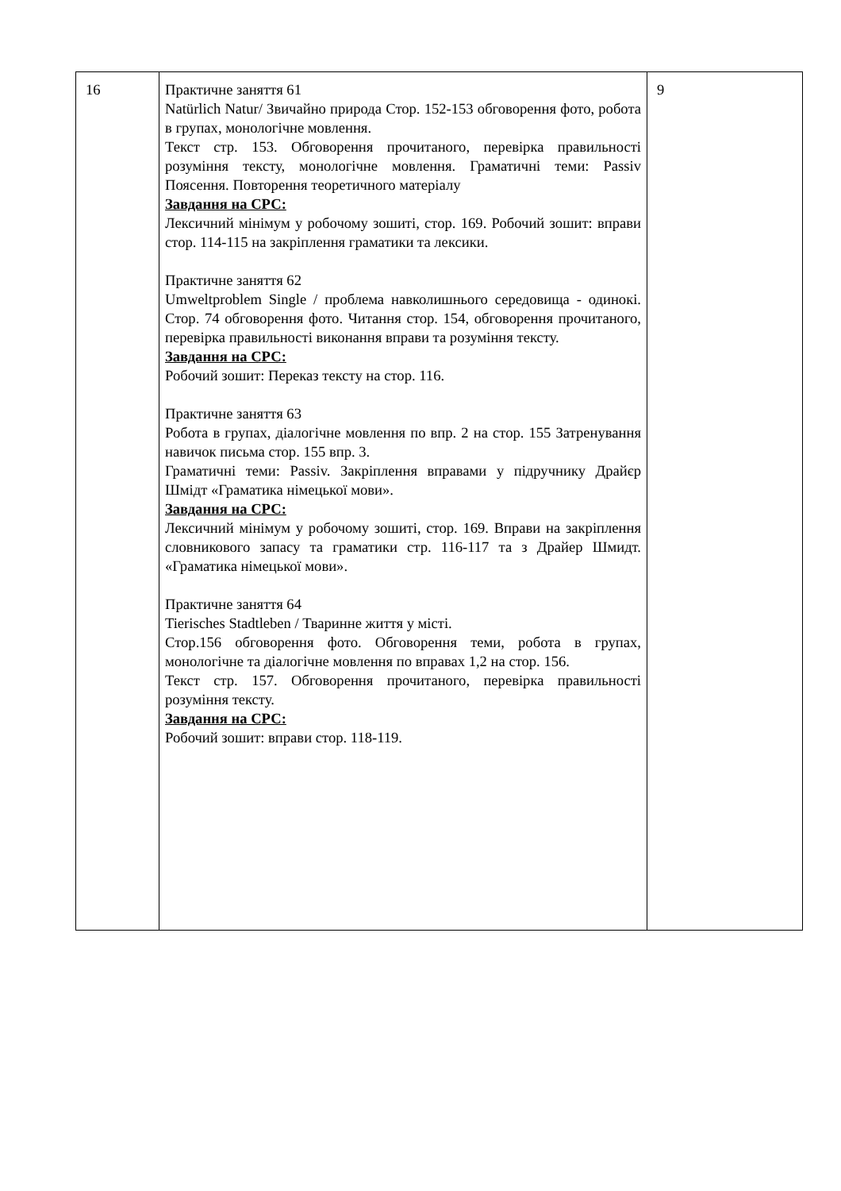| 16 | Практичне заняття 61 Natürlich Natur/ Звичайно природа Стор. 152-153 обговорення фото, робота в групах, монологічне мовлення. Текст стр. 153. Обговорення прочитаного, перевірка правильності розуміння тексту, монологічне мовлення. Граматичні теми: Passiv Поясення. Повторення теоретичного матеріалу Завдання на СРС: Лексичний мінімум у робочому зошиті, стор. 169. Робочий зошит: вправи стор. 114-115 на закріплення граматики та лексики. Практичне заняття 62 Umweltproblem Single / проблема навколишнього середовища - одинокі. Стор. 74 обговорення фото. Читання стор. 154, обговорення прочитаного, перевірка правильності виконання вправи та розуміння тексту. Завдання на СРС: Робочий зошит: Переказ тексту на стор. 116. Практичне заняття 63 Робота в групах, діалогічне мовлення по впр. 2 на стор. 155 Затренування навичок письма стор. 155 впр. 3. Граматичні теми: Passiv. Закріплення вправами у підручнику Драйєр Шмідт «Граматика німецької мови». Завдання на СРС: Лексичний мінімум у робочому зошиті, стор. 169. Вправи на закріплення словникового запасу та граматики стр. 116-117 та з Драйер Шмидт. «Граматика німецької мови». Практичне заняття 64 Tierisches Stadtleben / Тваринне життя у місті. Стор.156 обговорення фото. Обговорення теми, робота в групах, монологічне та діалогічне мовлення по вправах 1,2 на стор. 156. Текст стр. 157. Обговорення прочитаного, перевірка правильності розуміння тексту. Завдання на СРС: Робочий зошит: вправи стор. 118-119. | 9 |